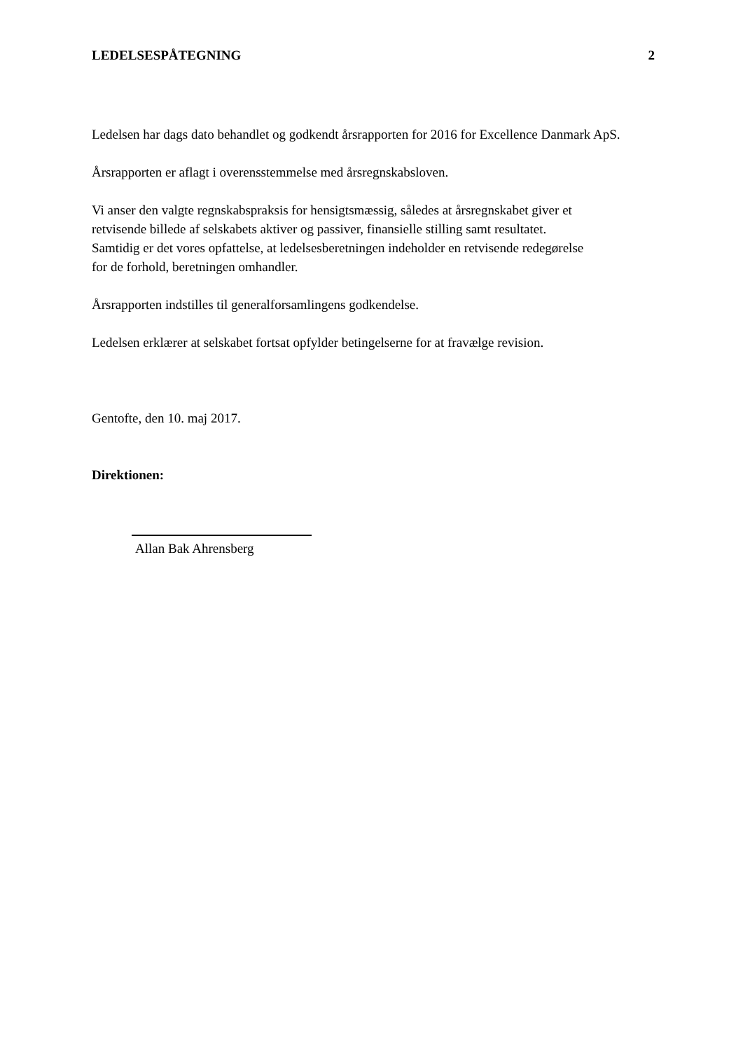LEDELSESPÅTEGNING 2
Ledelsen har dags dato behandlet og godkendt årsrapporten for 2016 for Excellence Danmark ApS.
Årsrapporten er aflagt i overensstemmelse med årsregnskabsloven.
Vi anser den valgte regnskabspraksis for hensigtsmæssig, således at årsregnskabet giver et
retvisende billede af selskabets aktiver og passiver, finansielle stilling samt resultatet.
Samtidig er det vores opfattelse, at ledelsesberetningen indeholder en retvisende redegørelse
for de forhold, beretningen omhandler.
Årsrapporten indstilles til generalforsamlingens godkendelse.
Ledelsen erklærer at selskabet fortsat opfylder betingelserne for at fravælge revision.
Gentofte, den 10. maj 2017.
Direktionen:
Allan Bak Ahrensberg